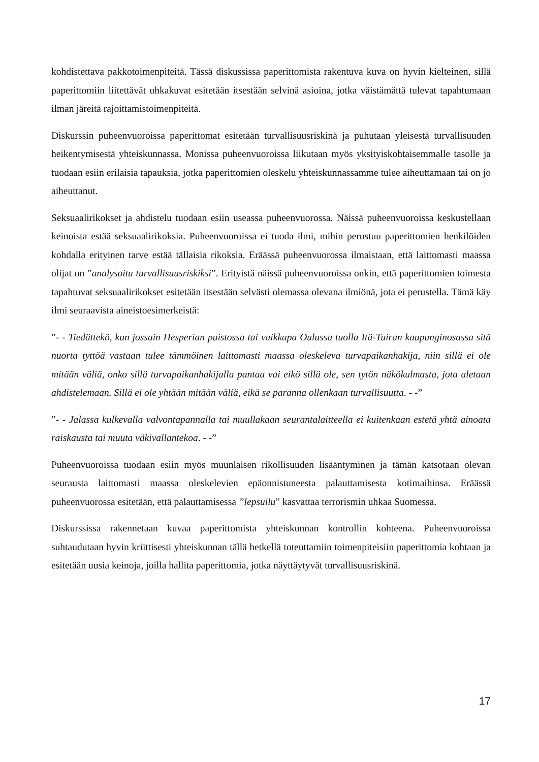kohdistettava pakkotoimenpiteitä. Tässä diskussissa paperittomista rakentuva kuva on hyvin kielteinen, sillä paperittomiin liitettävät uhkakuvat esitetään itsestään selvinä asioina, jotka väistämättä tulevat tapahtumaan ilman järeitä rajoittamistoimenpiteitä.
Diskurssin puheenvuoroissa paperittomat esitetään turvallisuusriskinä ja puhutaan yleisestä turvallisuuden heikentymisestä yhteiskunnassa. Monissa puheenvuoroissa liikutaan myös yksityiskohtaisemmalle tasolle ja tuodaan esiin erilaisia tapauksia, jotka paperittomien oleskelu yhteiskunnassamme tulee aiheuttamaan tai on jo aiheuttanut.
Seksuaalirikokset ja ahdistelu tuodaan esiin useassa puheenvuorossa. Näissä puheenvuoroissa keskustellaan keinoista estää seksuaalirikoksia. Puheenvuoroissa ei tuoda ilmi, mihin perustuu paperittomien henkilöiden kohdalla erityinen tarve estää tällaisia rikoksia. Eräässä puheenvuorossa ilmaistaan, että laittomasti maassa olijat on ”analysoitu turvallisuusriskiksi”. Erityistä näissä puheenvuoroissa onkin, että paperittomien toimesta tapahtuvat seksuaalirikokset esitetään itsestään selvästi olemassa olevana ilmiönä, jota ei perustella. Tämä käy ilmi seuraavista aineistoesimerkeistä:
”- - Tiedättekö, kun jossain Hesperian puistossa tai vaikkapa Oulussa tuolla Itä-Tuiran kaupunginosassa sitä nuorta tyttöä vastaan tulee tämmöinen laittomasti maassa oleskeleva turvapaikanhakija, niin sillä ei ole mitään väliä, onko sillä turvapaikanhakijalla pantaa vai eikö sillä ole, sen tytön näkökulmasta, jota aletaan ahdistelemaan. Sillä ei ole yhtään mitään väliä, eikä se paranna ollenkaan turvallisuutta. - -”
”- - Jalassa kulkevalla valvontapannalla tai muullakaan seurantalaitteella ei kuitenkaan estetä yhtä ainoata raiskausta tai muuta väkivallantekoa. - -”
Puheenvuoroissa tuodaan esiin myös muunlaisen rikollisuuden lisääntyminen ja tämän katsotaan olevan seurausta laittomasti maassa oleskelevien epäonnistuneesta palauttamisesta kotimaihinsa. Eräässä puheenvuorossa esitetään, että palauttamisessa ”lepsuilu” kasvattaa terrorismin uhkaa Suomessa.
Diskurssissa rakennetaan kuvaa paperittomista yhteiskunnan kontrollin kohteena. Puheenvuoroissa suhtaudutaan hyvin kriittisesti yhteiskunnan tällä hetkellä toteuttamiin toimenpiteisiin paperittomia kohtaan ja esitetään uusia keinoja, joilla hallita paperittomia, jotka näyttäytyvät turvallisuusriskinä.
17